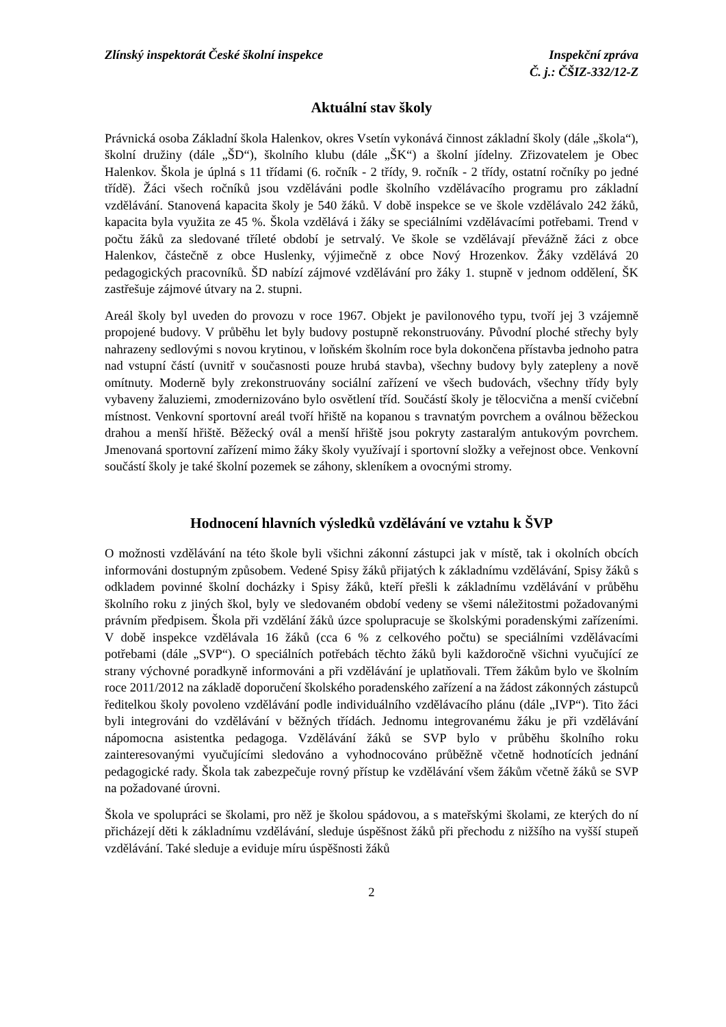Zlínský inspektorát České školní inspekce
Inspekční zpráva
Č. j.: ČŠIZ-332/12-Z
Aktuální stav školy
Právnická osoba Základní škola Halenkov, okres Vsetín vykonává činnost základní školy (dále „škola“), školní družiny (dále „ŠD“), školního klubu (dále „ŠK“) a školní jídelny. Zřizovatelem je Obec Halenkov. Škola je úplná s 11 třídami (6. ročník - 2 třídy, 9. ročník - 2 třídy, ostatní ročníky po jedné třídě). Žáci všech ročníků jsou vzděláváni podle školního vzdělávacího programu pro základní vzdělávání. Stanovená kapacita školy je 540 žáků. V době inspekce se ve škole vzdělávalo 242 žáků, kapacita byla využita ze 45 %. Škola vzdělává i žáky se speciálními vzdělávacími potřebami. Trend v počtu žáků za sledované tříleté období je setrvalý. Ve škole se vzdělávají převážně žáci z obce Halenkov, částečně z obce Huslenky, výjimečně z obce Nový Hrozenkov. Žáky vzdělává 20 pedagogických pracovníků. ŠD nabízí zájmové vzdělávání pro žáky 1. stupně v jednom oddělení, ŠK zastřešuje zájmové útvary na 2. stupni.
Areál školy byl uveden do provozu v roce 1967. Objekt je pavilonového typu, tvoří jej 3 vzájemně propojené budovy. V průběhu let byly budovy postupně rekonstruovány. Původní ploché střechy byly nahrazeny sedlovými s novou krytinou, v loňském školním roce byla dokončena přístavba jednoho patra nad vstupní částí (uvnitř v současnosti pouze hrubá stavba), všechny budovy byly zatepleny a nově omítnuty. Moderně byly zrekonstruovány sociální zařízení ve všech budovách, všechny třídy byly vybaveny žaluziemi, zmodernizováno bylo osvětlení tříd. Součástí školy je tělocvična a menší cvičební místnost. Venkovní sportovní areál tvoří hřiště na kopanou s travnatým povrchem a oválnou běžeckou drahou a menší hřiště. Běžecký ovál a menší hřiště jsou pokryty zastaralým antukovým povrchem. Jmenovaná sportovní zařízení mimo žáky školy využívají i sportovní složky a veřejnost obce. Venkovní součástí školy je také školní pozemek se záhony, skleníkem a ovocnými stromy.
Hodnocení hlavních výsledků vzdělávání ve vztahu k ŠVP
O možnosti vzdělávání na této škole byli všichni zákonní zástupci jak v místě, tak i okolních obcích informováni dostupným způsobem. Vedené Spisy žáků přijatých k základnímu vzdělávání, Spisy žáků s odkladem povinné školní docházky i Spisy žáků, kteří přešli k základnímu vzdělávání v průběhu školního roku z jiných škol, byly ve sledovaném období vedeny se všemi náležitostmi požadovanými právním předpisem. Škola při vzdělání žáků úzce spolupracuje se školskými poradenskými zařízeními. V době inspekce vzdělávala 16 žáků (cca 6 % z celkového počtu) se speciálními vzdělávacími potřebami (dále „SVP“). O speciálních potřebách těchto žáků byli každoročně všichni vyučující ze strany výchovné poradkyně informováni a při vzdělávání je uplatňovali. Třem žákům bylo ve školním roce 2011/2012 na základě doporučení školského poradenského zařízení a na žádost zákonných zástupců ředitelkou školy povoleno vzdělávání podle individuálního vzdělávacího plánu (dále „IVP“). Tito žáci byli integrováni do vzdělávání v běžných třídách. Jednomu integrovanému žáku je při vzdělávání nápomocna asistentka pedagoga. Vzdělávání žáků se SVP bylo v průběhu školního roku zainteresovanými vyučujícími sledováno a vyhodnocováno průběžně včetně hodnotících jednání pedagogické rady. Škola tak zabezpečuje rovný přístup ke vzdělávání všem žákům včetně žáků se SVP na požadované úrovni.
Škola ve spolupráci se školami, pro něž je školou spádovou, a s mateřskými školami, ze kterých do ní přicházejí děti k základnímu vzdělávání, sleduje úspěšnost žáků při přechodu z nižšího na vyšší stupeň vzdělávání. Také sleduje a eviduje míru úspěšnosti žáků
2